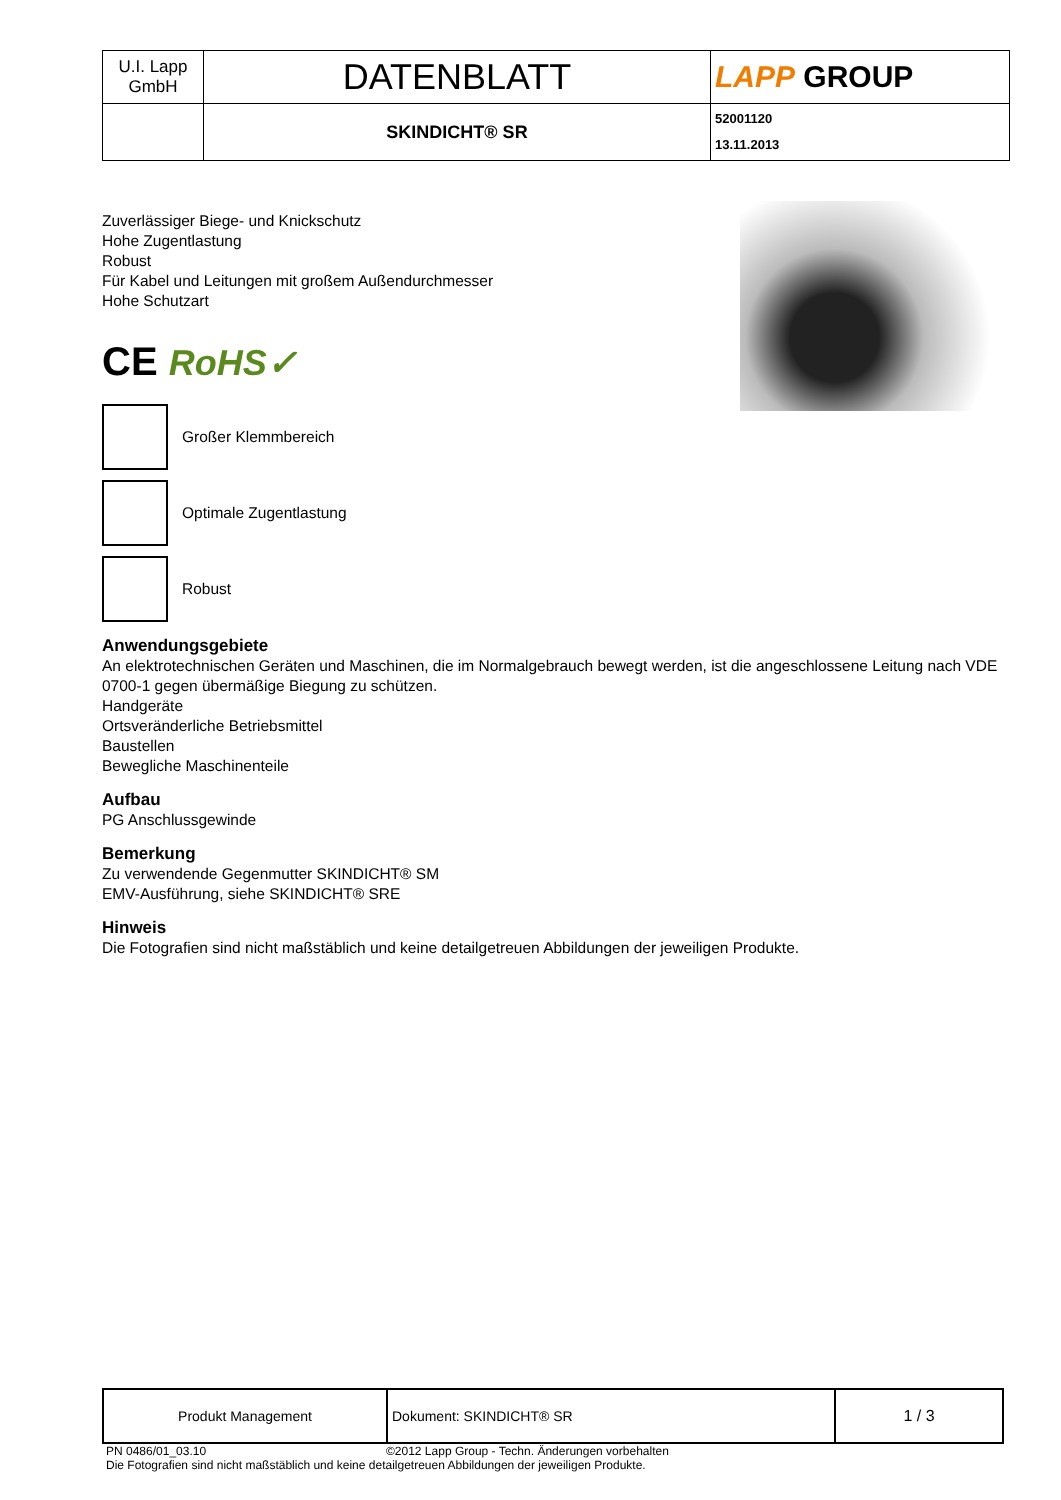| U.I. Lapp GmbH | DATENBLATT | LAPP GROUP |
| | SKINDICHT® SR | 52001120 13.11.2013 |
Zuverlässiger Biege- und Knickschutz
Hohe Zugentlastung
Robust
Für Kabel und Leitungen mit großem Außendurchmesser
Hohe Schutzart
CE RoHS✓
Großer Klemmbereich
Optimale Zugentlastung
Robust
Anwendungsgebiete
An elektrotechnischen Geräten und Maschinen, die im Normalgebrauch bewegt werden, ist die angeschlossene Leitung nach VDE 0700-1 gegen übermäßige Biegung zu schützen.
Handgeräte
Ortsveränderliche Betriebsmittel
Baustellen
Bewegliche Maschinenteile
Aufbau
PG Anschlussgewinde
Bemerkung
Zu verwendende Gegenmutter SKINDICHT® SM
EMV-Ausführung, siehe SKINDICHT® SRE
Hinweis
Die Fotografien sind nicht maßstäblich und keine detailgetreuen Abbildungen der jeweiligen Produkte.
| Produkt Management | Dokument: SKINDICHT® SR | 1 / 3 |
PN 0486/01_03.10 ©2012 Lapp Group - Techn. Änderungen vorbehalten
Die Fotografien sind nicht maßstäblich und keine detailgetreuen Abbildungen der jeweiligen Produkte.